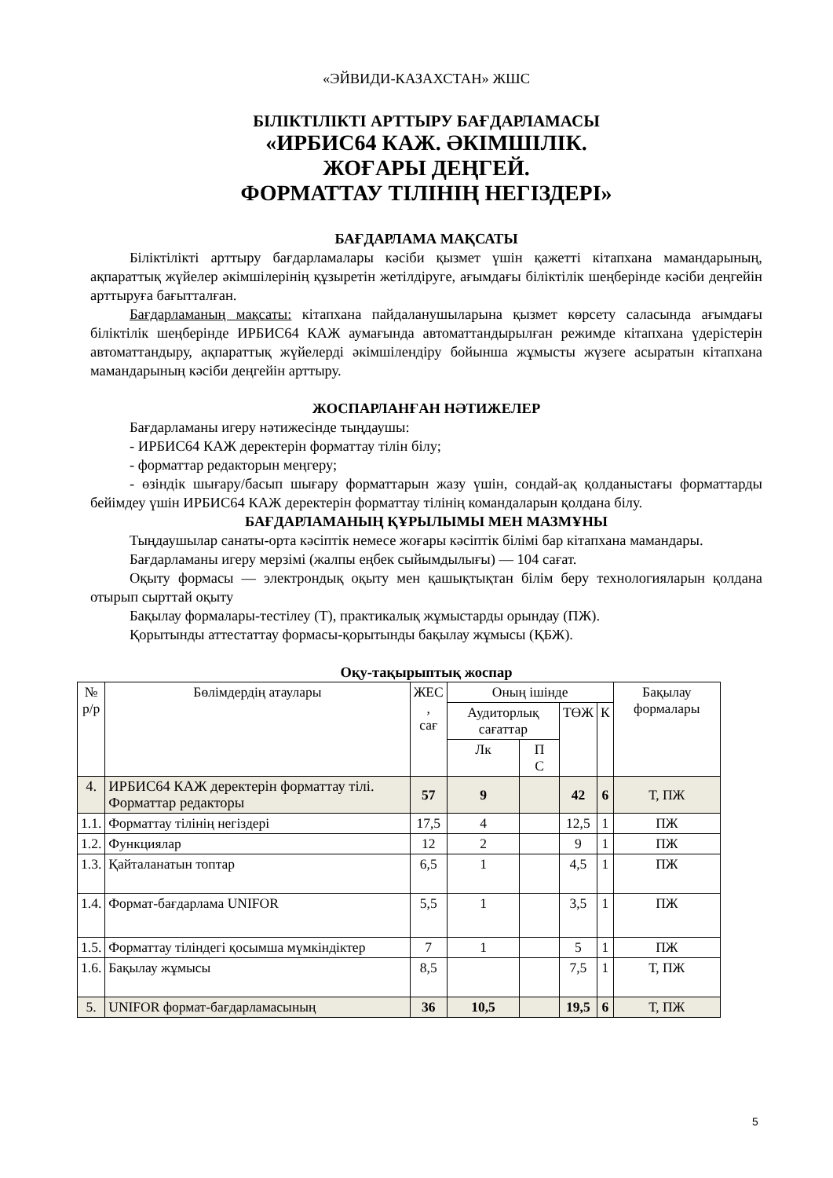«ЭЙВИДИ-КАЗАХСТАН» ЖШС
БІЛІКТІЛІКТІ АРТТЫРУ БАҒДАРЛАМАСЫ
«ИРБИС64 КАЖ. ӘКІМШІЛІК.
ЖОҒАРЫ ДЕҢГЕЙ.
ФОРМАТТАУ ТІЛІНІҢ НЕГІЗДЕРІ»
БАҒДАРЛАМА МАҚСАТЫ
Біліктілікті арттыру бағдарламалары кәсіби қызмет үшін қажетті кітапхана мамандарының, ақпараттық жүйелер әкімшілерінің құзыретін жетілдіруге, ағымдағы біліктілік шеңберінде кәсіби деңгейін арттыруға бағытталған.
Бағдарламаның мақсаты: кітапхана пайдаланушыларына қызмет көрсету саласында ағымдағы біліктілік шеңберінде ИРБИС64 КАЖ аумағында автоматтандырылған режимде кітапхана үдерістерін автоматтандыру, ақпараттық жүйелерді әкімшілендіру бойынша жұмысты жүзеге асыратын кітапхана мамандарының кәсіби деңгейін арттыру.
ЖОСПАРЛАНҒАН НӘТИЖЕЛЕР
Бағдарламаны игеру нәтижесінде тыңдаушы:
- ИРБИС64 КАЖ деректерін форматтау тілін білу;
- форматтар редакторын меңгеру;
- өзіндік шығару/басып шығару форматтарын жазу үшін, сондай-ақ қолданыстағы форматтарды бейімдеу үшін ИРБИС64 КАЖ деректерін форматтау тілінің командаларын қолдана білу.
БАҒДАРЛАМАНЫҢ ҚҰРЫЛЫМЫ МЕН МАЗМҰНЫ
Тыңдаушылар санаты-орта кәсіптік немесе жоғары кәсіптік білімі бар кітапхана мамандары.
Бағдарламаны игеру мерзімі (жалпы еңбек сыйымдылығы) — 104 сағат.
Оқыту формасы — электрондық оқыту мен қашықтықтан білім беру технологияларын қолдана отырып сырттай оқыту
Бақылау формалары-тестілеу (Т), практикалық жұмыстарды орындау (ПЖ).
Қорытынды аттестаттау формасы-қорытынды бақылау жұмысы (ҚБЖ).
Оқу-тақырыптық жоспар
| № р/р | Бөлімдердің атаулары | ЖЕС , сағ | Оның ішінде | | | | Бақылау формалары |
| --- | --- | --- | --- | --- | --- | --- | --- |
| | | | Аудиторлық сағаттар | | ТӨЖ | К | |
| | | | Лк | П С | | | |
| 4. | ИРБИС64 КАЖ деректерін форматтау тілі. Форматтар редакторы | 57 | 9 | | 42 | 6 | Т, ПЖ |
| 1.1. | Форматтау тілінің негіздері | 17,5 | 4 | | 12,5 | 1 | ПЖ |
| 1.2. | Функциялар | 12 | 2 | | 9 | 1 | ПЖ |
| 1.3. | Қайталанатын топтар | 6,5 | 1 | | 4,5 | 1 | ПЖ |
| 1.4. | Формат-бағдарлама UNIFOR | 5,5 | 1 | | 3,5 | 1 | ПЖ |
| 1.5. | Форматтау тіліндегі қосымша мүмкіндіктер | 7 | 1 | | 5 | 1 | ПЖ |
| 1.6. | Бақылау жұмысы | 8,5 | | | 7,5 | 1 | Т, ПЖ |
| 5. | UNIFOR формат-бағдарламасының | 36 | 10,5 | | 19,5 | 6 | Т, ПЖ |
5